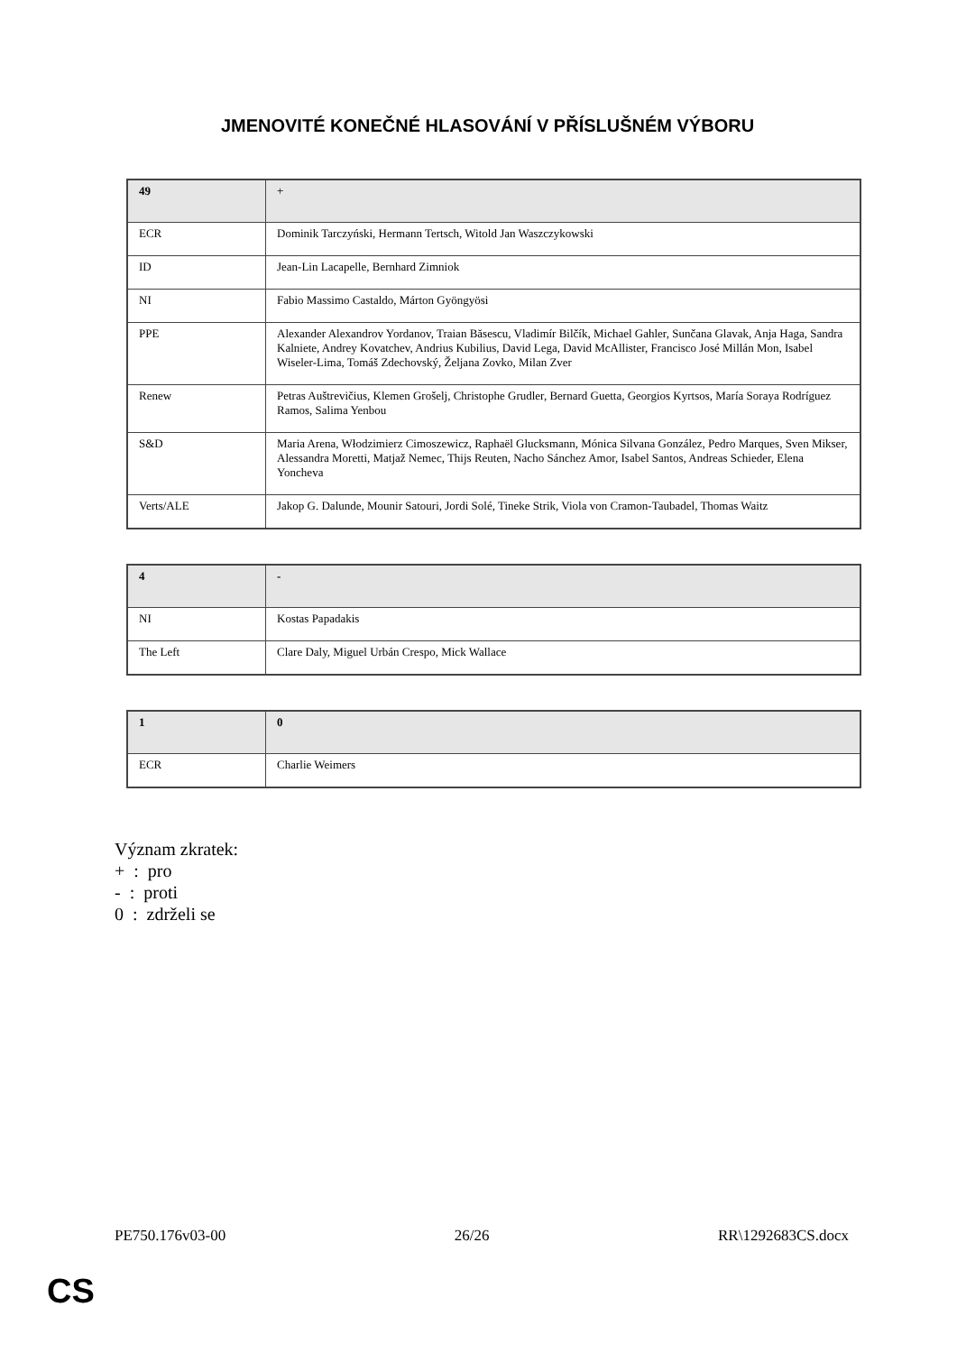JMENOVITÉ KONEČNÉ HLASOVÁNÍ V PŘÍSLUŠNÉM VÝBORU
| 49 | + |
| ECR | Dominik Tarczyński, Hermann Tertsch, Witold Jan Waszczykowski |
| ID | Jean-Lin Lacapelle, Bernhard Zimniok |
| NI | Fabio Massimo Castaldo, Márton Gyöngyösi |
| PPE | Alexander Alexandrov Yordanov, Traian Băsescu, Vladimír Bilčík, Michael Gahler, Sunčana Glavak, Anja Haga, Sandra Kalniete, Andrey Kovatchev, Andrius Kubilius, David Lega, David McAllister, Francisco José Millán Mon, Isabel Wiseler-Lima, Tomáš Zdechovský, Željana Zovko, Milan Zver |
| Renew | Petras Auštrevičius, Klemen Grošelj, Christophe Grudler, Bernard Guetta, Georgios Kyrtsos, María Soraya Rodríguez Ramos, Salima Yenbou |
| S&D | Maria Arena, Włodzimierz Cimoszewicz, Raphaël Glucksmann, Mónica Silvana González, Pedro Marques, Sven Mikser, Alessandra Moretti, Matjaž Nemec, Thijs Reuten, Nacho Sánchez Amor, Isabel Santos, Andreas Schieder, Elena Yoncheva |
| Verts/ALE | Jakop G. Dalunde, Mounir Satouri, Jordi Solé, Tineke Strik, Viola von Cramon-Taubadel, Thomas Waitz |
| 4 | - |
| NI | Kostas Papadakis |
| The Left | Clare Daly, Miguel Urbán Crespo, Mick Wallace |
| 1 | 0 |
| ECR | Charlie Weimers |
Význam zkratek:
+ : pro
- : proti
0 : zdrželi se
PE750.176v03-00 26/26 RR\1292683CS.docx
CS